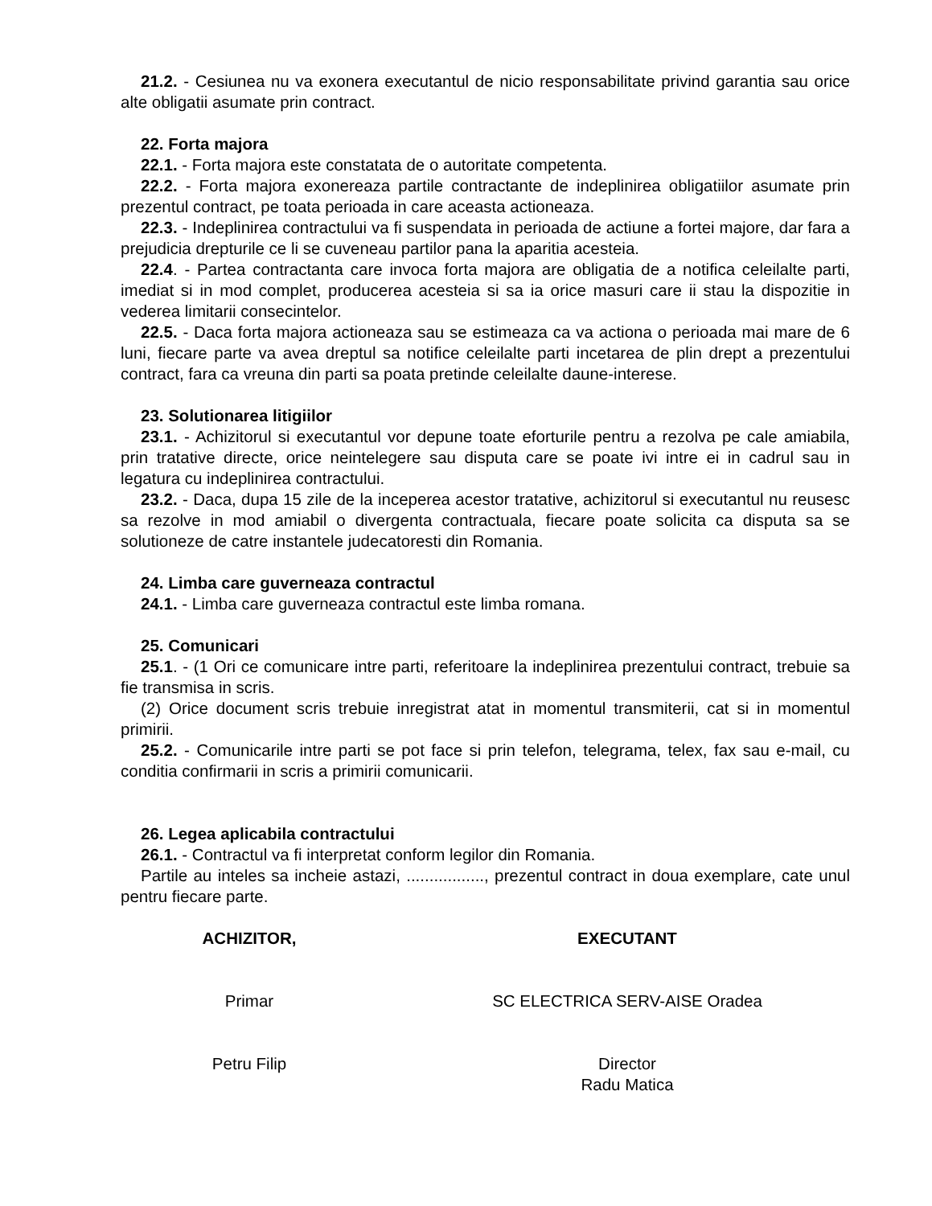21.2. - Cesiunea nu va exonera executantul de nicio responsabilitate privind garantia sau orice alte obligatii asumate prin contract.
22. Forta majora
22.1. - Forta majora este constatata de o autoritate competenta.
22.2. - Forta majora exonereaza partile contractante de indeplinirea obligatiilor asumate prin prezentul contract, pe toata perioada in care aceasta actioneaza.
22.3. - Indeplinirea contractului va fi suspendata in perioada de actiune a fortei majore, dar fara a prejudicia drepturile ce li se cuveneau partilor pana la aparitia acesteia.
22.4. - Partea contractanta care invoca forta majora are obligatia de a notifica celeilalte parti, imediat si in mod complet, producerea acesteia si sa ia orice masuri care ii stau la dispozitie in vederea limitarii consecintelor.
22.5. - Daca forta majora actioneaza sau se estimeaza ca va actiona o perioada mai mare de 6 luni, fiecare parte va avea dreptul sa notifice celeilalte parti incetarea de plin drept a prezentului contract, fara ca vreuna din parti sa poata pretinde celeilalte daune-interese.
23. Solutionarea litigiilor
23.1. - Achizitorul si executantul vor depune toate eforturile pentru a rezolva pe cale amiabila, prin tratative directe, orice neintelegere sau disputa care se poate ivi intre ei in cadrul sau in legatura cu indeplinirea contractului.
23.2. - Daca, dupa 15 zile de la inceperea acestor tratative, achizitorul si executantul nu reusesc sa rezolve in mod amiabil o divergenta contractuala, fiecare poate solicita ca disputa sa se solutioneze de catre instantele judecatoresti din Romania.
24. Limba care guverneaza contractul
24.1. - Limba care guverneaza contractul este limba romana.
25. Comunicari
25.1. - (1 Ori ce comunicare intre parti, referitoare la indeplinirea prezentului contract, trebuie sa fie transmisa in scris.
(2) Orice document scris trebuie inregistrat atat in momentul transmiterii, cat si in momentul primirii.
25.2. - Comunicarile intre parti se pot face si prin telefon, telegrama, telex, fax sau e-mail, cu conditia confirmarii in scris a primirii comunicarii.
26. Legea aplicabila contractului
26.1. - Contractul va fi interpretat conform legilor din Romania.
Partile au inteles sa incheie astazi, ................., prezentul contract in doua exemplare, cate unul pentru fiecare parte.
ACHIZITOR,
Primar
Petru Filip
EXECUTANT
SC ELECTRICA SERV-AISE Oradea
Director
Radu Matica